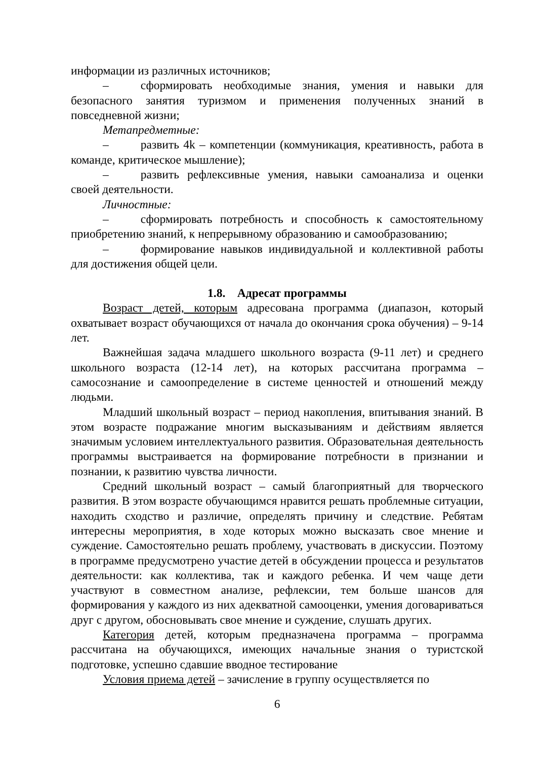информации из различных источников;
– сформировать необходимые знания, умения и навыки для безопасного занятия туризмом и применения полученных знаний в повседневной жизни;
Метапредметные:
– развить 4k – компетенции (коммуникация, креативность, работа в команде, критическое мышление);
– развить рефлексивные умения, навыки самоанализа и оценки своей деятельности.
Личностные:
– сформировать потребность и способность к самостоятельному приобретению знаний, к непрерывному образованию и самообразованию;
– формирование навыков индивидуальной и коллективной работы для достижения общей цели.
1.8. Адресат программы
Возраст детей, которым адресована программа (диапазон, который охватывает возраст обучающихся от начала до окончания срока обучения) – 9-14 лет.
Важнейшая задача младшего школьного возраста (9-11 лет) и среднего школьного возраста (12-14 лет), на которых рассчитана программа – самосознание и самоопределение в системе ценностей и отношений между людьми.
Младший школьный возраст – период накопления, впитывания знаний. В этом возрасте подражание многим высказываниям и действиям является значимым условием интеллектуального развития. Образовательная деятельность программы выстраивается на формирование потребности в признании и познании, к развитию чувства личности.
Средний школьный возраст – самый благоприятный для творческого развития. В этом возрасте обучающимся нравится решать проблемные ситуации, находить сходство и различие, определять причину и следствие. Ребятам интересны мероприятия, в ходе которых можно высказать свое мнение и суждение. Самостоятельно решать проблему, участвовать в дискуссии. Поэтому в программе предусмотрено участие детей в обсуждении процесса и результатов деятельности: как коллектива, так и каждого ребенка. И чем чаще дети участвуют в совместном анализе, рефлексии, тем больше шансов для формирования у каждого из них адекватной самооценки, умения договариваться друг с другом, обосновывать свое мнение и суждение, слушать других.
Категория детей, которым предназначена программа – программа рассчитана на обучающихся, имеющих начальные знания о туристской подготовке, успешно сдавшие вводное тестирование
Условия приема детей – зачисление в группу осуществляется по
6